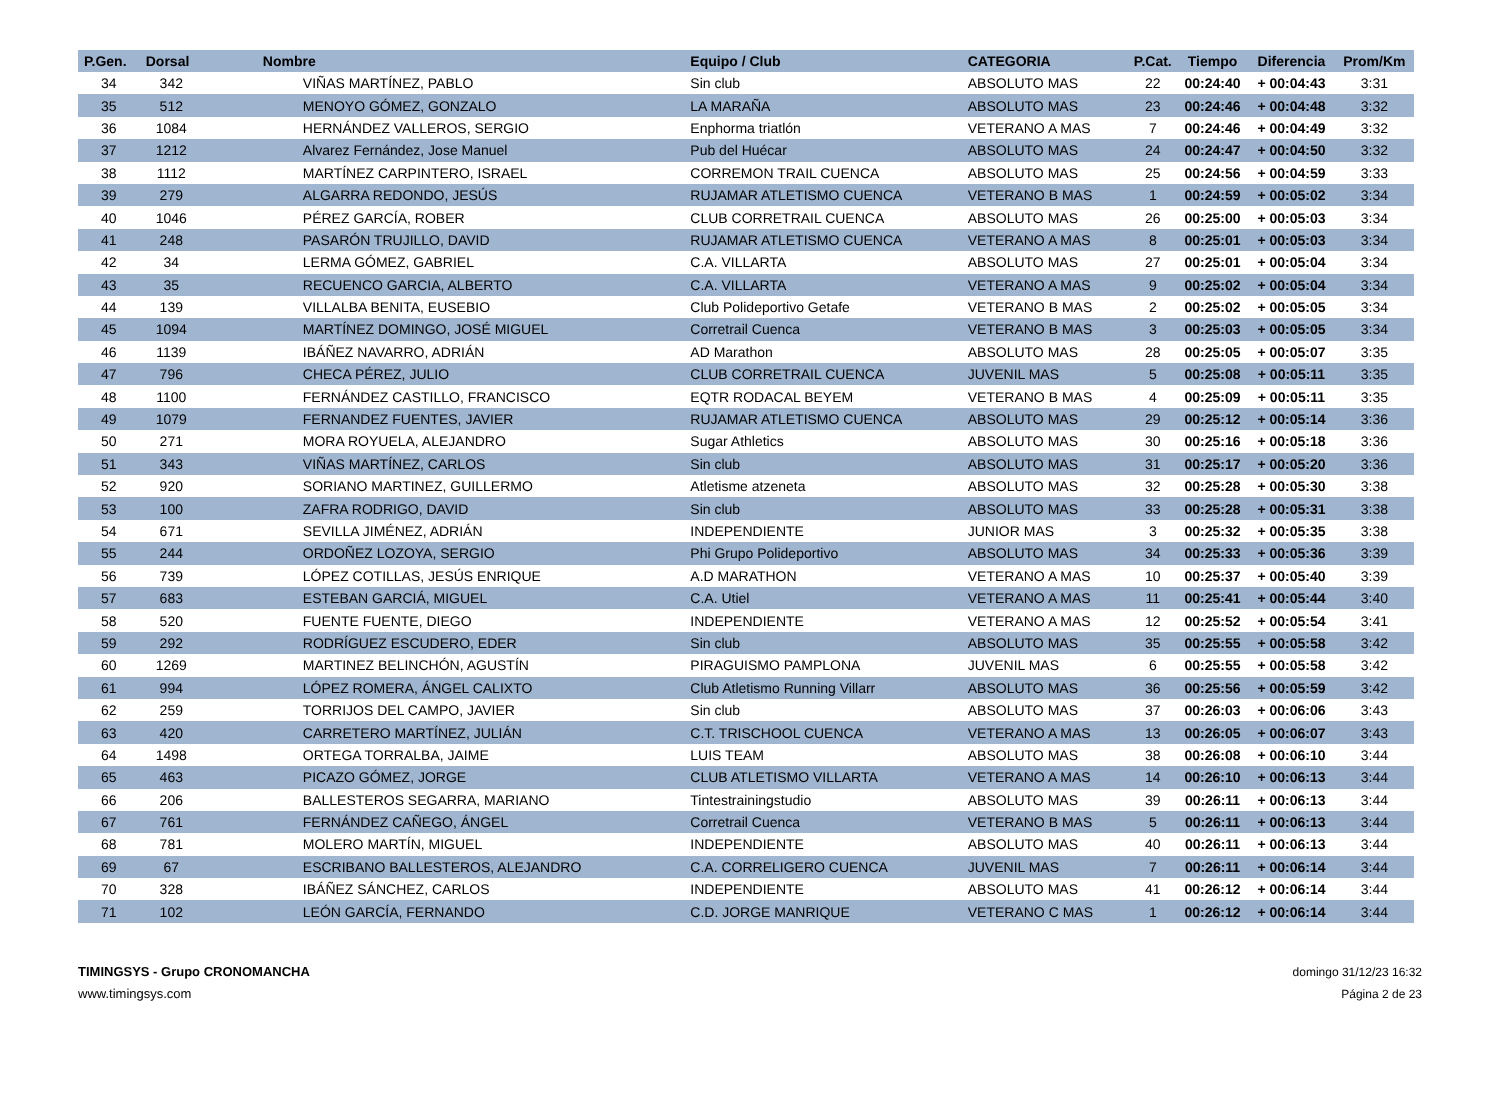| P.Gen. | Dorsal | Nombre | Equipo / Club | CATEGORIA | P.Cat. | Tiempo | Diferencia | Prom/Km |
| --- | --- | --- | --- | --- | --- | --- | --- | --- |
| 34 | 342 | VIÑAS MARTÍNEZ, PABLO | Sin club | ABSOLUTO MAS | 22 | 00:24:40 | + 00:04:43 | 3:31 |
| 35 | 512 | MENOYO GÓMEZ, GONZALO | LA MARAÑA | ABSOLUTO MAS | 23 | 00:24:46 | + 00:04:48 | 3:32 |
| 36 | 1084 | HERNÁNDEZ VALLEROS, SERGIO | Enphorma triatlón | VETERANO A MAS | 7 | 00:24:46 | + 00:04:49 | 3:32 |
| 37 | 1212 | Alvarez Fernández, Jose Manuel | Pub del Huécar | ABSOLUTO MAS | 24 | 00:24:47 | + 00:04:50 | 3:32 |
| 38 | 1112 | MARTÍNEZ CARPINTERO, ISRAEL | CORREMON TRAIL CUENCA | ABSOLUTO MAS | 25 | 00:24:56 | + 00:04:59 | 3:33 |
| 39 | 279 | ALGARRA REDONDO, JESÚS | RUJAMAR ATLETISMO CUENCA | VETERANO B MAS | 1 | 00:24:59 | + 00:05:02 | 3:34 |
| 40 | 1046 | PÉREZ GARCÍA, ROBER | CLUB CORRETRAIL CUENCA | ABSOLUTO MAS | 26 | 00:25:00 | + 00:05:03 | 3:34 |
| 41 | 248 | PASARÓN TRUJILLO, DAVID | RUJAMAR ATLETISMO CUENCA | VETERANO A MAS | 8 | 00:25:01 | + 00:05:03 | 3:34 |
| 42 | 34 | LERMA GÓMEZ, GABRIEL | C.A. VILLARTA | ABSOLUTO MAS | 27 | 00:25:01 | + 00:05:04 | 3:34 |
| 43 | 35 | RECUENCO GARCIA, ALBERTO | C.A. VILLARTA | VETERANO A MAS | 9 | 00:25:02 | + 00:05:04 | 3:34 |
| 44 | 139 | VILLALBA BENITA, EUSEBIO | Club Polideportivo Getafe | VETERANO B MAS | 2 | 00:25:02 | + 00:05:05 | 3:34 |
| 45 | 1094 | MARTÍNEZ DOMINGO, JOSÉ MIGUEL | Corretrail Cuenca | VETERANO B MAS | 3 | 00:25:03 | + 00:05:05 | 3:34 |
| 46 | 1139 | IBÁÑEZ NAVARRO, ADRIÁN | AD Marathon | ABSOLUTO MAS | 28 | 00:25:05 | + 00:05:07 | 3:35 |
| 47 | 796 | CHECA PÉREZ, JULIO | CLUB CORRETRAIL CUENCA | JUVENIL MAS | 5 | 00:25:08 | + 00:05:11 | 3:35 |
| 48 | 1100 | FERNÁNDEZ CASTILLO, FRANCISCO | EQTR RODACAL BEYEM | VETERANO B MAS | 4 | 00:25:09 | + 00:05:11 | 3:35 |
| 49 | 1079 | FERNANDEZ FUENTES, JAVIER | RUJAMAR ATLETISMO CUENCA | ABSOLUTO MAS | 29 | 00:25:12 | + 00:05:14 | 3:36 |
| 50 | 271 | MORA ROYUELA, ALEJANDRO | Sugar Athletics | ABSOLUTO MAS | 30 | 00:25:16 | + 00:05:18 | 3:36 |
| 51 | 343 | VIÑAS MARTÍNEZ, CARLOS | Sin club | ABSOLUTO MAS | 31 | 00:25:17 | + 00:05:20 | 3:36 |
| 52 | 920 | SORIANO MARTINEZ, GUILLERMO | Atletisme atzeneta | ABSOLUTO MAS | 32 | 00:25:28 | + 00:05:30 | 3:38 |
| 53 | 100 | ZAFRA RODRIGO, DAVID | Sin club | ABSOLUTO MAS | 33 | 00:25:28 | + 00:05:31 | 3:38 |
| 54 | 671 | SEVILLA JIMÉNEZ, ADRIÁN | INDEPENDIENTE | JUNIOR MAS | 3 | 00:25:32 | + 00:05:35 | 3:38 |
| 55 | 244 | ORDOÑEZ LOZOYA, SERGIO | Phi Grupo Polideportivo | ABSOLUTO MAS | 34 | 00:25:33 | + 00:05:36 | 3:39 |
| 56 | 739 | LÓPEZ COTILLAS, JESÚS ENRIQUE | A.D MARATHON | VETERANO A MAS | 10 | 00:25:37 | + 00:05:40 | 3:39 |
| 57 | 683 | ESTEBAN GARCIÁ, MIGUEL | C.A. Utiel | VETERANO A MAS | 11 | 00:25:41 | + 00:05:44 | 3:40 |
| 58 | 520 | FUENTE FUENTE, DIEGO | INDEPENDIENTE | VETERANO A MAS | 12 | 00:25:52 | + 00:05:54 | 3:41 |
| 59 | 292 | RODRÍGUEZ ESCUDERO, EDER | Sin club | ABSOLUTO MAS | 35 | 00:25:55 | + 00:05:58 | 3:42 |
| 60 | 1269 | MARTINEZ BELINCHÓN, AGUSTÍN | PIRAGUISMO PAMPLONA | JUVENIL MAS | 6 | 00:25:55 | + 00:05:58 | 3:42 |
| 61 | 994 | LÓPEZ ROMERA, ÁNGEL CALIXTO | Club Atletismo Running Villarr | ABSOLUTO MAS | 36 | 00:25:56 | + 00:05:59 | 3:42 |
| 62 | 259 | TORRIJOS DEL CAMPO, JAVIER | Sin club | ABSOLUTO MAS | 37 | 00:26:03 | + 00:06:06 | 3:43 |
| 63 | 420 | CARRETERO MARTÍNEZ, JULIÁN | C.T. TRISCHOOL CUENCA | VETERANO A MAS | 13 | 00:26:05 | + 00:06:07 | 3:43 |
| 64 | 1498 | ORTEGA TORRALBA, JAIME | LUIS TEAM | ABSOLUTO MAS | 38 | 00:26:08 | + 00:06:10 | 3:44 |
| 65 | 463 | PICAZO GÓMEZ, JORGE | CLUB ATLETISMO VILLARTA | VETERANO A MAS | 14 | 00:26:10 | + 00:06:13 | 3:44 |
| 66 | 206 | BALLESTEROS SEGARRA, MARIANO | Tintestrainingstudio | ABSOLUTO MAS | 39 | 00:26:11 | + 00:06:13 | 3:44 |
| 67 | 761 | FERNÁNDEZ CAÑEGO, ÁNGEL | Corretrail Cuenca | VETERANO B MAS | 5 | 00:26:11 | + 00:06:13 | 3:44 |
| 68 | 781 | MOLERO MARTÍN, MIGUEL | INDEPENDIENTE | ABSOLUTO MAS | 40 | 00:26:11 | + 00:06:13 | 3:44 |
| 69 | 67 | ESCRIBANO BALLESTEROS, ALEJANDRO | C.A. CORRELIGERO CUENCA | JUVENIL MAS | 7 | 00:26:11 | + 00:06:14 | 3:44 |
| 70 | 328 | IBÁÑEZ SÁNCHEZ, CARLOS | INDEPENDIENTE | ABSOLUTO MAS | 41 | 00:26:12 | + 00:06:14 | 3:44 |
| 71 | 102 | LEÓN GARCÍA, FERNANDO | C.D. JORGE MANRIQUE | VETERANO C MAS | 1 | 00:26:12 | + 00:06:14 | 3:44 |
TIMINGSYS - Grupo CRONOMANCHA
www.timingsys.com
domingo 31/12/23 16:32
Página 2 de 23